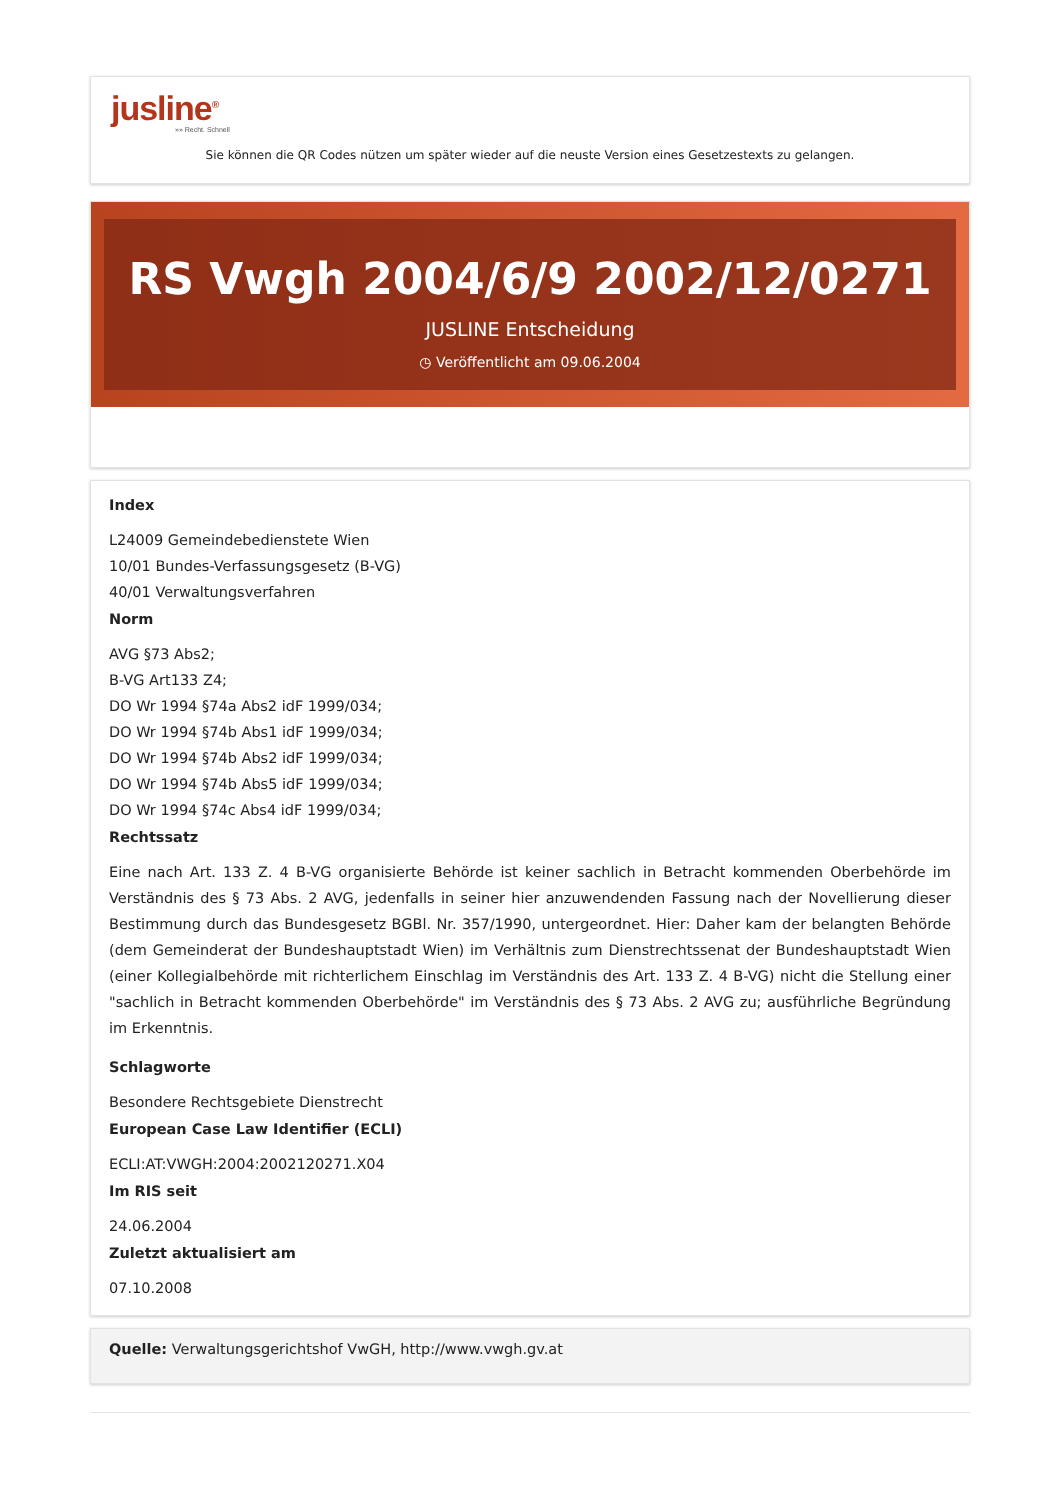jusline<sup>®</sup>
»» Recht. Schnell
Sie können die QR Codes nützen um später wieder auf die neuste Version eines Gesetzestexts zu gelangen.
RS Vwgh 2004/6/9 2002/12/0271
JUSLINE Entscheidung
◷ Veröffentlicht am 09.06.2004
Index
L24009 Gemeindebedienstete Wien
10/01 Bundes-Verfassungsgesetz (B-VG)
40/01 Verwaltungsverfahren
Norm
AVG §73 Abs2;
B-VG Art133 Z4;
DO Wr 1994 §74a Abs2 idF 1999/034;
DO Wr 1994 §74b Abs1 idF 1999/034;
DO Wr 1994 §74b Abs2 idF 1999/034;
DO Wr 1994 §74b Abs5 idF 1999/034;
DO Wr 1994 §74c Abs4 idF 1999/034;
Rechtssatz
Eine nach Art. 133 Z. 4 B-VG organisierte Behörde ist keiner sachlich in Betracht kommenden Oberbehörde im Verständnis des § 73 Abs. 2 AVG, jedenfalls in seiner hier anzuwendenden Fassung nach der Novellierung dieser Bestimmung durch das Bundesgesetz BGBl. Nr. 357/1990, untergeordnet. Hier: Daher kam der belangten Behörde (dem Gemeinderat der Bundeshauptstadt Wien) im Verhältnis zum Dienstrechtssenat der Bundeshauptstadt Wien (einer Kollegialbehörde mit richterlichem Einschlag im Verständnis des Art. 133 Z. 4 B-VG) nicht die Stellung einer "sachlich in Betracht kommenden Oberbehörde" im Verständnis des § 73 Abs. 2 AVG zu; ausführliche Begründung im Erkenntnis.
Schlagworte
Besondere Rechtsgebiete Dienstrecht
European Case Law Identifier (ECLI)
ECLI:AT:VWGH:2004:2002120271.X04
Im RIS seit
24.06.2004
Zuletzt aktualisiert am
07.10.2008
Quelle: Verwaltungsgerichtshof VwGH, http://www.vwgh.gv.at